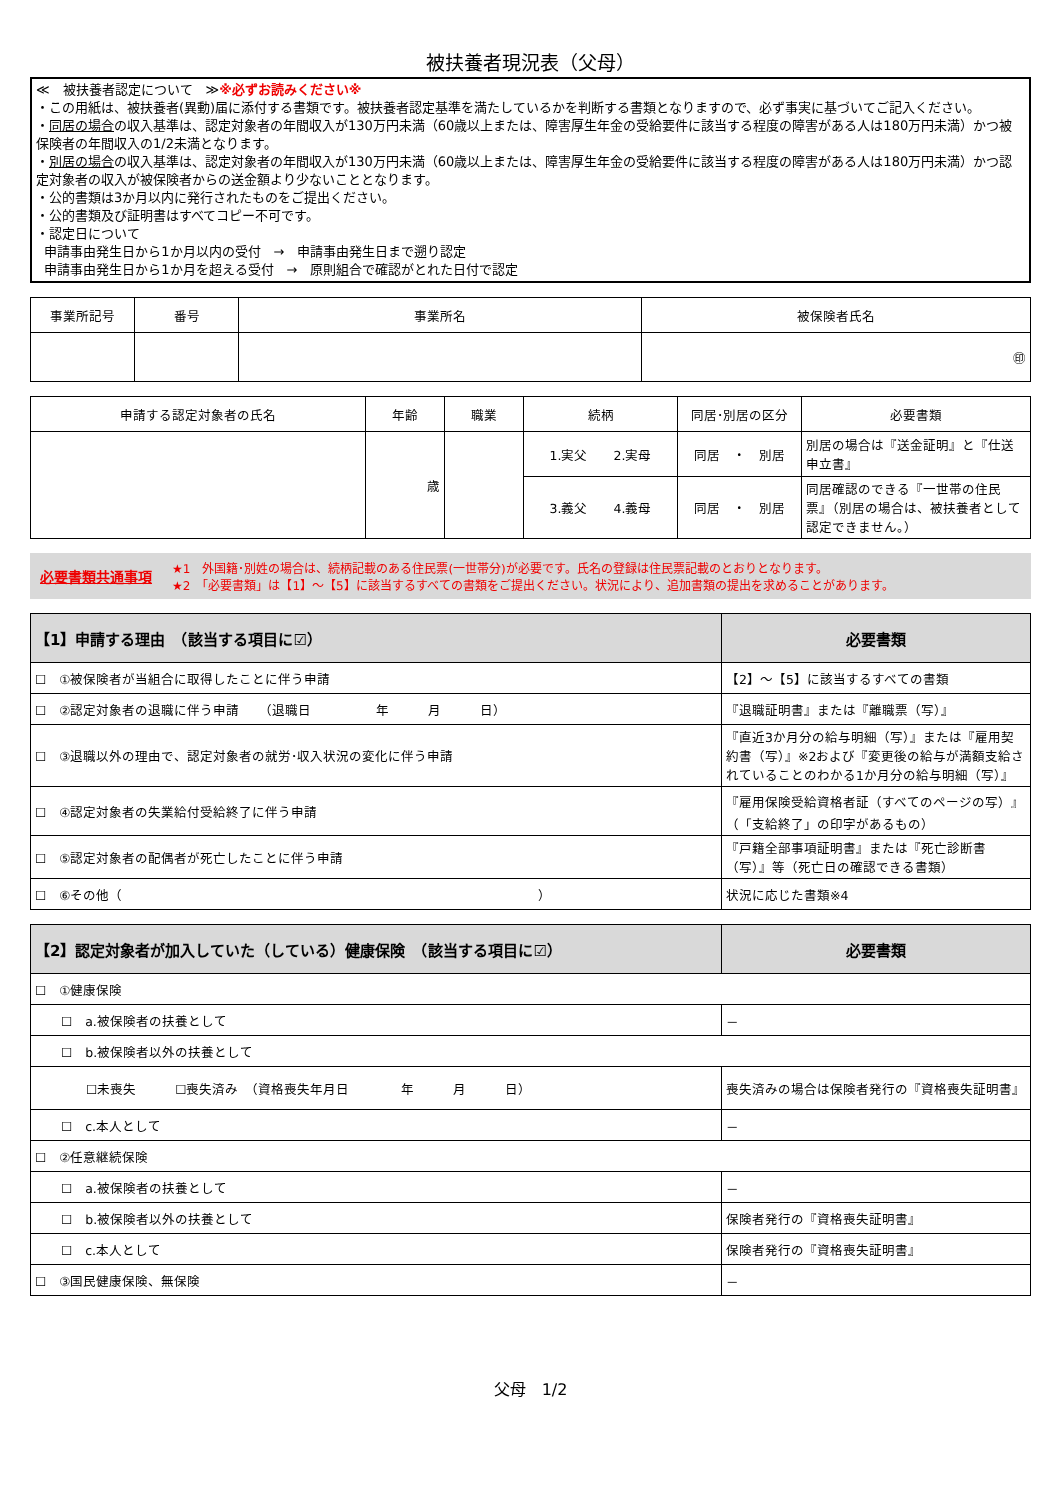被扶養者現況表（父母）
≪　被扶養者認定について　≫※必ずお読みください※
・この用紙は、被扶養者(異動)届に添付する書類です。被扶養者認定基準を満たしているかを判断する書類となりますので、必ず事実に基づいてご記入ください。
・同居の場合の収入基準は、認定対象者の年間収入が130万円未満（60歳以上または、障害厚生年金の受給要件に該当する程度の障害がある人は180万円未満）かつ被保険者の年間収入の1/2未満となります。
・別居の場合の収入基準は、認定対象者の年間収入が130万円未満（60歳以上または、障害厚生年金の受給要件に該当する程度の障害がある人は180万円未満）かつ認定対象者の収入が被保険者からの送金額より少ないこととなります。
・公的書類は3か月以内に発行されたものをご提出ください。
・公的書類及び証明書はすべてコピー不可です。
・認定日について
申請事由発生日から1か月以内の受付　→　申請事由発生日まで遡り認定
申請事由発生日から1か月を超える受付　→　原則組合で確認がとれた日付で認定
| 事業所記号 | 番号 | 事業所名 | 被保険者氏名 |
| --- | --- | --- | --- |
| | | | ㊞ |
| 申請する認定対象者の氏名 | 年齢 | 職業 | 続柄 | 同居･別居の区分 | 必要書類 |
| --- | --- | --- | --- | --- | --- |
| | 歳 | | 1.実父 2.実母 | 同居 ・ 別居 | 別居の場合は『送金証明』と『仕送申立書』 |
| | | | 3.義父 4.義母 | 同居 ・ 別居 | 同居確認のできる『一世帯の住民票』（別居の場合は、被扶養者として認定できません。） |
必要書類共通事項
★1　外国籍･別姓の場合は、続柄記載のある住民票(一世帯分)が必要です。氏名の登録は住民票記載のとおりとなります。
★2　「必要書類」は【1】～【5】に該当するすべての書類をご提出ください。状況により、追加書類の提出を求めることがあります。
| 【1】申請する理由 （該当する項目に☑） | 必要書類 |
| --- | --- |
| ☐ ①被保険者が当組合に取得したことに伴う申請 | 【2】～【5】に該当するすべての書類 |
| ☐ ②認定対象者の退職に伴う申請 （退職日 年 月 日） | 『退職証明書』または『離職票（写）』 |
| ☐ ③退職以外の理由で、認定対象者の就労･収入状況の変化に伴う申請 | 『直近3か月分の給与明細（写）』または『雇用契約書（写）』※2および『変更後の給与が満額支給されていることのわかる1か月分の給与明細（写）』 |
| ☐ ④認定対象者の失業給付受給終了に伴う申請 | 『雇用保険受給資格者証（すべてのページの写）』（「支給終了」の印字があるもの） |
| ☐ ⑤認定対象者の配偶者が死亡したことに伴う申請 | 『戸籍全部事項証明書』または『死亡診断書（写）』等（死亡日の確認できる書類） |
| ☐ ⑥その他（ ） | 状況に応じた書類※4 |
| 【2】認定対象者が加入していた（している）健康保険 （該当する項目に☑） | 必要書類 |
| --- | --- |
| ☐ ①健康保険 | |
| ☐ a.被保険者の扶養として | － |
| ☐ b.被保険者以外の扶養として | |
| ☐未喪失 ☐喪失済み （資格喪失年月日 年 月 日） | 喪失済みの場合は保険者発行の『資格喪失証明書』 |
| ☐ c.本人として | － |
| ☐ ②任意継続保険 | |
| ☐ a.被保険者の扶養として | － |
| ☐ b.被保険者以外の扶養として | 保険者発行の『資格喪失証明書』 |
| ☐ c.本人として | 保険者発行の『資格喪失証明書』 |
| ☐ ③国民健康保険、無保険 | － |
父母　1/2